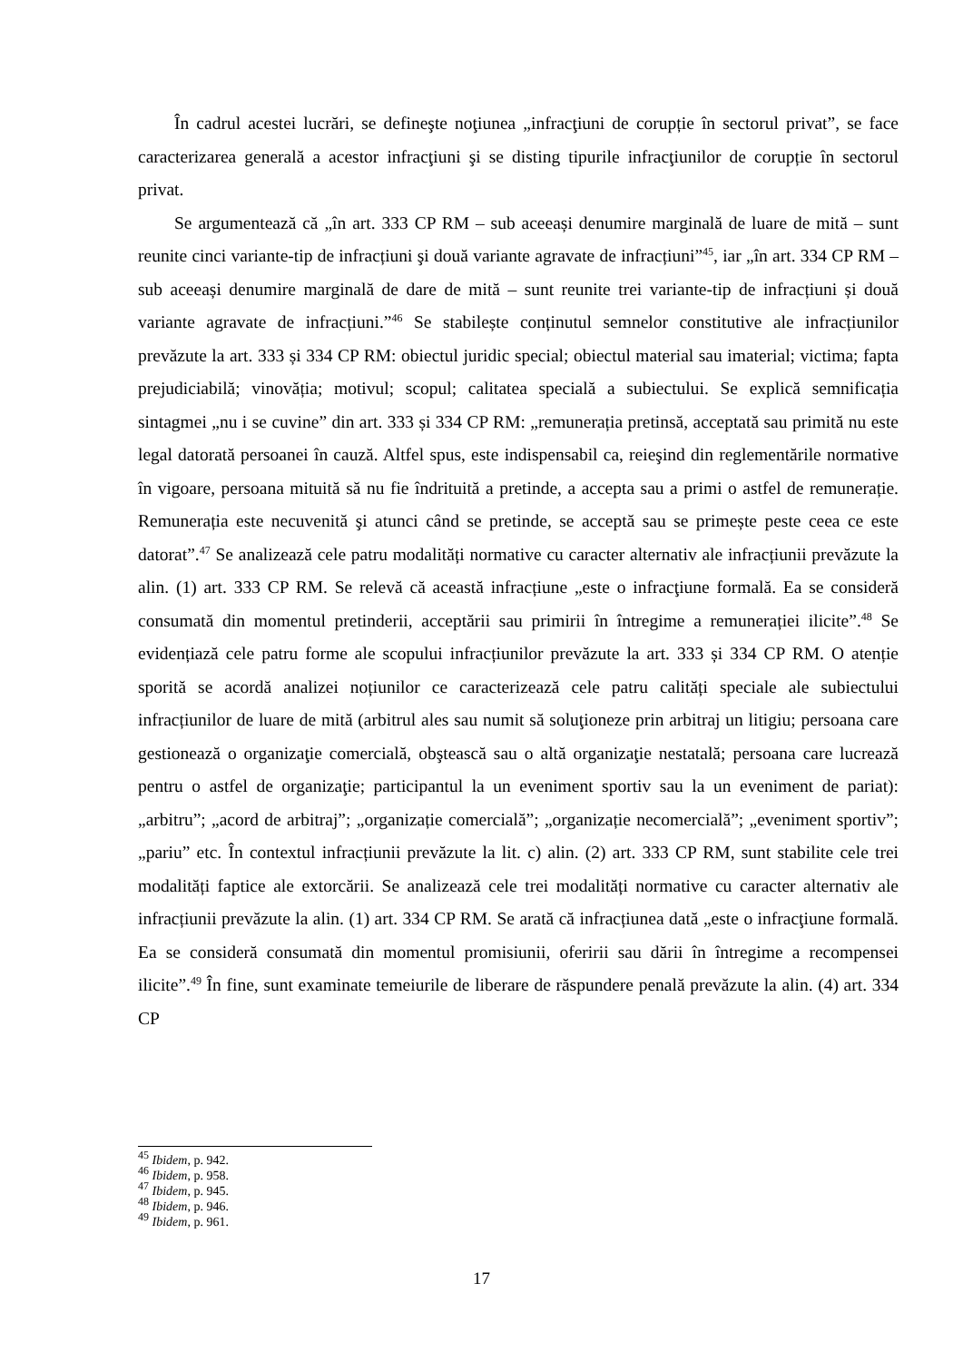În cadrul acestei lucrări, se defineşte noţiunea „infracţiuni de corupție în sectorul privat”, se face caracterizarea generală a acestor infracţiuni şi se disting tipurile infracţiunilor de corupție în sectorul privat.
Se argumentează că „în art. 333 CP RM – sub aceeași denumire marginală de luare de mită – sunt reunite cinci variante-tip de infracțiuni şi două variante agravate de infracțiuni”<sup>45</sup>, iar „în art. 334 CP RM – sub aceeași denumire marginală de dare de mită – sunt reunite trei variante-tip de infracțiuni și două variante agravate de infracțiuni.”<sup>46</sup> Se stabilește conținutul semnelor constitutive ale infracțiunilor prevăzute la art. 333 și 334 CP RM: obiectul juridic special; obiectul material sau imaterial; victima; fapta prejudiciabilă; vinovăția; motivul; scopul; calitatea specială a subiectului. Se explică semnificația sintagmei „nu i se cuvine” din art. 333 și 334 CP RM: „remunerația pretinsă, acceptată sau primită nu este legal datorată persoanei în cauză. Altfel spus, este indispensabil ca, reieşind din reglementările normative în vigoare, persoana mituită să nu fie îndrituită a pretinde, a accepta sau a primi o astfel de remunerație. Remunerația este necuvenită şi atunci când se pretinde, se acceptă sau se primește peste ceea ce este datorat”.<sup>47</sup> Se analizează cele patru modalități normative cu caracter alternativ ale infracțiunii prevăzute la alin. (1) art. 333 CP RM. Se relevă că această infracțiune „este o infracţiune formală. Ea se consideră consumată din momentul pretinderii, acceptării sau primirii în întregime a remunerației ilicite”.<sup>48</sup> Se evidențiază cele patru forme ale scopului infracțiunilor prevăzute la art. 333 și 334 CP RM. O atenție sporită se acordă analizei noțiunilor ce caracterizează cele patru calități speciale ale subiectului infracțiunilor de luare de mită (arbitrul ales sau numit să soluţioneze prin arbitraj un litigiu; persoana care gestionează o organizaţie comercială, obştească sau o altă organizaţie nestatală; persoana care lucrează pentru o astfel de organizaţie; participantul la un eveniment sportiv sau la un eveniment de pariat): „arbitru”; „acord de arbitraj”; „organizație comercială”; „organizație necomercială”; „eveniment sportiv”; „pariu” etc. În contextul infracțiunii prevăzute la lit. c) alin. (2) art. 333 CP RM, sunt stabilite cele trei modalități faptice ale extorcării. Se analizează cele trei modalități normative cu caracter alternativ ale infracțiunii prevăzute la alin. (1) art. 334 CP RM. Se arată că infracțiunea dată „este o infracţiune formală. Ea se consideră consumată din momentul promisiunii, oferirii sau dării în întregime a recompensei ilicite”.<sup>49</sup> În fine, sunt examinate temeiurile de liberare de răspundere penală prevăzute la alin. (4) art. 334 CP
<sup>45</sup> Ibidem, p. 942.
<sup>46</sup> Ibidem, p. 958.
<sup>47</sup> Ibidem, p. 945.
<sup>48</sup> Ibidem, p. 946.
<sup>49</sup> Ibidem, p. 961.
17